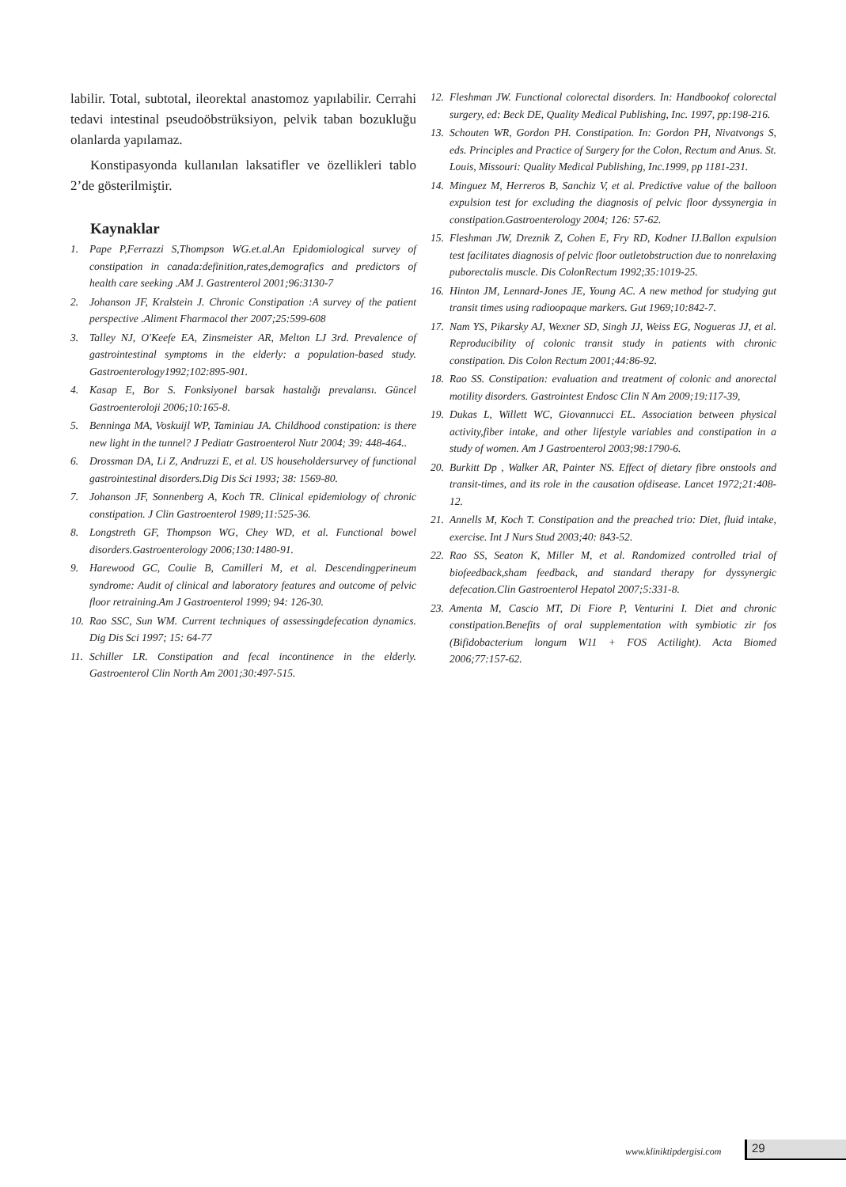labilir. Total, subtotal, ileorektal anastomoz yapılabilir. Cerrahi tedavi intestinal pseudoöbstrüksiyon, pelvik taban bozukluğu olanlarda yapılamaz.
Konstipasyonda kullanılan laksatifler ve özellikleri tablo 2’de gösterilmiştir.
Kaynaklar
1. Pape P,Ferrazzi S,Thompson WG.et.al.An Epidomiological survey of constipation in canada:definition,rates,demografics and predictors of health care seeking .AM J. Gastrenterol 2001;96:3130-7
2. Johanson JF, Kralstein J. Chronic Constipation :A survey of the patient perspective .Aliment Fharmacol ther 2007;25:599-608
3. Talley NJ, O'Keefe EA, Zinsmeister AR, Melton LJ 3rd. Prevalence of gastrointestinal symptoms in the elderly: a population-based study. Gastroenterology1992;102:895-901.
4. Kasap E, Bor S. Fonksiyonel barsak hastalığı prevalansı. Güncel Gastroenteroloji 2006;10:165-8.
5. Benninga MA, Voskuijl WP, Taminiau JA. Childhood constipation: is there new light in the tunnel? J Pediatr Gastroenterol Nutr 2004; 39: 448-464..
6. Drossman DA, Li Z, Andruzzi E, et al. US householdersurvey of functional gastrointestinal disorders.Dig Dis Sci 1993; 38: 1569-80.
7. Johanson JF, Sonnenberg A, Koch TR. Clinical epidemiology of chronic constipation. J Clin Gastroenterol 1989;11:525-36.
8. Longstreth GF, Thompson WG, Chey WD, et al. Functional bowel disorders.Gastroenterology 2006;130:1480-91.
9. Harewood GC, Coulie B, Camilleri M, et al. Descendingperineum syndrome: Audit of clinical and laboratory features and outcome of pelvic floor retraining.Am J Gastroenterol 1999; 94: 126-30.
10. Rao SSC, Sun WM. Current techniques of assessingdefecation dynamics. Dig Dis Sci 1997; 15: 64-77
11. Schiller LR. Constipation and fecal incontinence in the elderly. Gastroenterol Clin North Am 2001;30:497-515.
12. Fleshman JW. Functional colorectal disorders. In: Handbookof colorectal surgery, ed: Beck DE, Quality Medical Publishing, Inc. 1997, pp:198-216.
13. Schouten WR, Gordon PH. Constipation. In: Gordon PH, Nivatvongs S, eds. Principles and Practice of Surgery for the Colon, Rectum and Anus. St. Louis, Missouri: Quality Medical Publishing, Inc.1999, pp 1181-231.
14. Minguez M, Herreros B, Sanchiz V, et al. Predictive value of the balloon expulsion test for excluding the diagnosis of pelvic floor dyssynergia in constipation.Gastroenterology 2004; 126: 57-62.
15. Fleshman JW, Dreznik Z, Cohen E, Fry RD, Kodner IJ.Ballon expulsion test facilitates diagnosis of pelvic floor outletobstruction due to nonrelaxing puborectalis muscle. Dis ColonRectum 1992;35:1019-25.
16. Hinton JM, Lennard-Jones JE, Young AC. A new method for studying gut transit times using radioopaque markers. Gut 1969;10:842-7.
17. Nam YS, Pikarsky AJ, Wexner SD, Singh JJ, Weiss EG, Nogueras JJ, et al. Reproducibility of colonic transit study in patients with chronic constipation. Dis Colon Rectum 2001;44:86-92.
18. Rao SS. Constipation: evaluation and treatment of colonic and anorectal motility disorders. Gastrointest Endosc Clin N Am 2009;19:117-39,
19. Dukas L, Willett WC, Giovannucci EL. Association between physical activity,fiber intake, and other lifestyle variables and constipation in a study of women. Am J Gastroenterol 2003;98:1790-6.
20. Burkitt Dp , Walker AR, Painter NS. Effect of dietary fibre onstools and transit-times, and its role in the causation ofdisease. Lancet 1972;21:408-12.
21. Annells M, Koch T. Constipation and the preached trio: Diet, fluid intake, exercise. Int J Nurs Stud 2003;40: 843-52.
22. Rao SS, Seaton K, Miller M, et al. Randomized controlled trial of biofeedback,sham feedback, and standard therapy for dyssynergic defecation.Clin Gastroenterol Hepatol 2007;5:331-8.
23. Amenta M, Cascio MT, Di Fiore P, Venturini I. Diet and chronic constipation.Benefits of oral supplementation with symbiotic zir fos (Bifidobacterium longum W11 + FOS Actilight). Acta Biomed 2006;77:157-62.
www.kliniktipdergisi.com 29